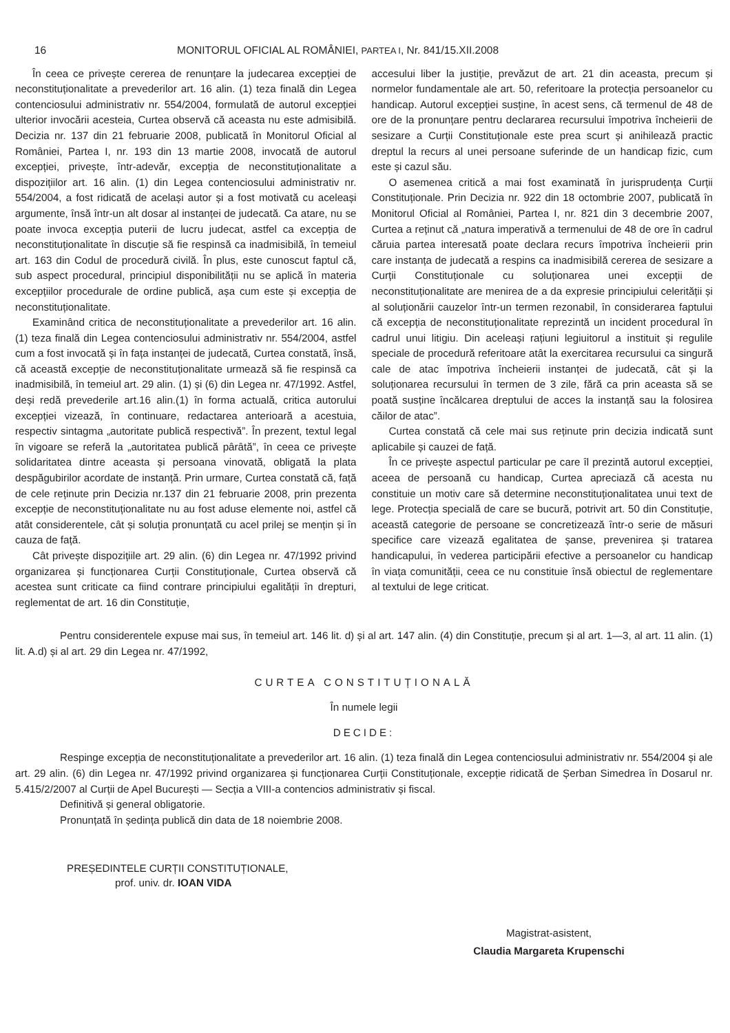16 MONITORUL OFICIAL AL ROMÂNIEI, PARTEA I, Nr. 841/15.XII.2008
În ceea ce privește cererea de renunțare la judecarea excepției de neconstituționalitate a prevederilor art. 16 alin. (1) teza finală din Legea contenciosului administrativ nr. 554/2004, formulată de autorul excepției ulterior invocării acesteia, Curtea observă că aceasta nu este admisibilă. Decizia nr. 137 din 21 februarie 2008, publicată în Monitorul Oficial al României, Partea I, nr. 193 din 13 martie 2008, invocată de autorul excepției, privește, într-adevăr, excepția de neconstituționalitate a dispozițiilor art. 16 alin. (1) din Legea contenciosului administrativ nr. 554/2004, a fost ridicată de același autor și a fost motivată cu aceleași argumente, însă într-un alt dosar al instanței de judecată. Ca atare, nu se poate invoca excepția puterii de lucru judecat, astfel ca excepția de neconstituționalitate în discuție să fie respinsă ca inadmisibilă, în temeiul art. 163 din Codul de procedură civilă. În plus, este cunoscut faptul că, sub aspect procedural, principiul disponibilității nu se aplică în materia excepțiilor procedurale de ordine publică, așa cum este și excepția de neconstituționalitate.
Examinând critica de neconstituționalitate a prevederilor art. 16 alin. (1) teza finală din Legea contenciosului administrativ nr. 554/2004, astfel cum a fost invocată și în fața instanței de judecată, Curtea constată, însă, că această excepție de neconstituționalitate urmează să fie respinsă ca inadmisibilă, în temeiul art. 29 alin. (1) și (6) din Legea nr. 47/1992. Astfel, deși redă prevederile art.16 alin.(1) în forma actuală, critica autorului excepției vizează, în continuare, redactarea anterioară a acestuia, respectiv sintagma „autoritate publică respectivă”. În prezent, textul legal în vigoare se referă la „autoritatea publică pârâtă”, în ceea ce privește solidaritatea dintre aceasta și persoana vinovată, obligată la plata despăgubirilor acordate de instanță. Prin urmare, Curtea constată că, față de cele reținute prin Decizia nr.137 din 21 februarie 2008, prin prezenta excepție de neconstituționalitate nu au fost aduse elemente noi, astfel că atât considerentele, cât și soluția pronunțată cu acel prilej se mențin și în cauza de față.
Cât privește dispozițiile art. 29 alin. (6) din Legea nr. 47/1992 privind organizarea și funcționarea Curții Constituționale, Curtea observă că acestea sunt criticate ca fiind contrare principiului egalității în drepturi, reglementat de art. 16 din Constituție,
accesului liber la justiție, prevăzut de art. 21 din aceasta, precum și normelor fundamentale ale art. 50, referitoare la protecția persoanelor cu handicap. Autorul excepției susține, în acest sens, că termenul de 48 de ore de la pronunțare pentru declararea recursului împotriva încheierii de sesizare a Curții Constituționale este prea scurt și anihilează practic dreptul la recurs al unei persoane suferinde de un handicap fizic, cum este și cazul său.
O asemenea critică a mai fost examinată în jurisprudența Curții Constituționale. Prin Decizia nr. 922 din 18 octombrie 2007, publicată în Monitorul Oficial al României, Partea I, nr. 821 din 3 decembrie 2007, Curtea a reținut că „natura imperativă a termenului de 48 de ore în cadrul căruia partea interesată poate declara recurs împotriva încheierii prin care instanța de judecată a respins ca inadmisibilă cererea de sesizare a Curții Constituționale cu soluționarea unei excepții de neconstituționalitate are menirea de a da expresie principiului celerității și al soluționării cauzelor într-un termen rezonabil, în considerarea faptului că excepția de neconstituționalitate reprezintă un incident procedural în cadrul unui litigiu. Din aceleași rațiuni legiuitorul a instituit și regulile speciale de procedură referitoare atât la exercitarea recursului ca singură cale de atac împotriva încheierii instanței de judecată, cât și la soluționarea recursului în termen de 3 zile, fără ca prin aceasta să se poată susține încălcarea dreptului de acces la instanță sau la folosirea căilor de atac”.
Curtea constată că cele mai sus reținute prin decizia indicată sunt aplicabile și cauzei de față.
În ce privește aspectul particular pe care îl prezintă autorul excepției, aceea de persoană cu handicap, Curtea apreciază că acesta nu constituie un motiv care să determine neconstituționalitatea unui text de lege. Protecția specială de care se bucură, potrivit art. 50 din Constituție, această categorie de persoane se concretizează într-o serie de măsuri specifice care vizează egalitatea de șanse, prevenirea și tratarea handicapului, în vederea participării efective a persoanelor cu handicap în viața comunității, ceea ce nu constituie însă obiectul de reglementare al textului de lege criticat.
Pentru considerentele expuse mai sus, în temeiul art. 146 lit. d) și al art. 147 alin. (4) din Constituție, precum și al art. 1—3, al art. 11 alin. (1) lit. A.d) și al art. 29 din Legea nr. 47/1992,
CURTEA CONSTITUȚIONALĂ
În numele legii
DECIDE:
Respinge excepția de neconstituționalitate a prevederilor art. 16 alin. (1) teza finală din Legea contenciosului administrativ nr. 554/2004 și ale art. 29 alin. (6) din Legea nr. 47/1992 privind organizarea și funcționarea Curții Constituționale, excepție ridicată de Șerban Simedrea în Dosarul nr. 5.415/2/2007 al Curții de Apel București — Secția a VIII-a contencios administrativ și fiscal.
Definitivă și general obligatorie.
Pronunțată în ședința publică din data de 18 noiembrie 2008.
PREȘEDINTELE CURȚII CONSTITUȚIONALE,
prof. univ. dr. IOAN VIDA
Magistrat-asistent,
Claudia Margareta Krupenschi